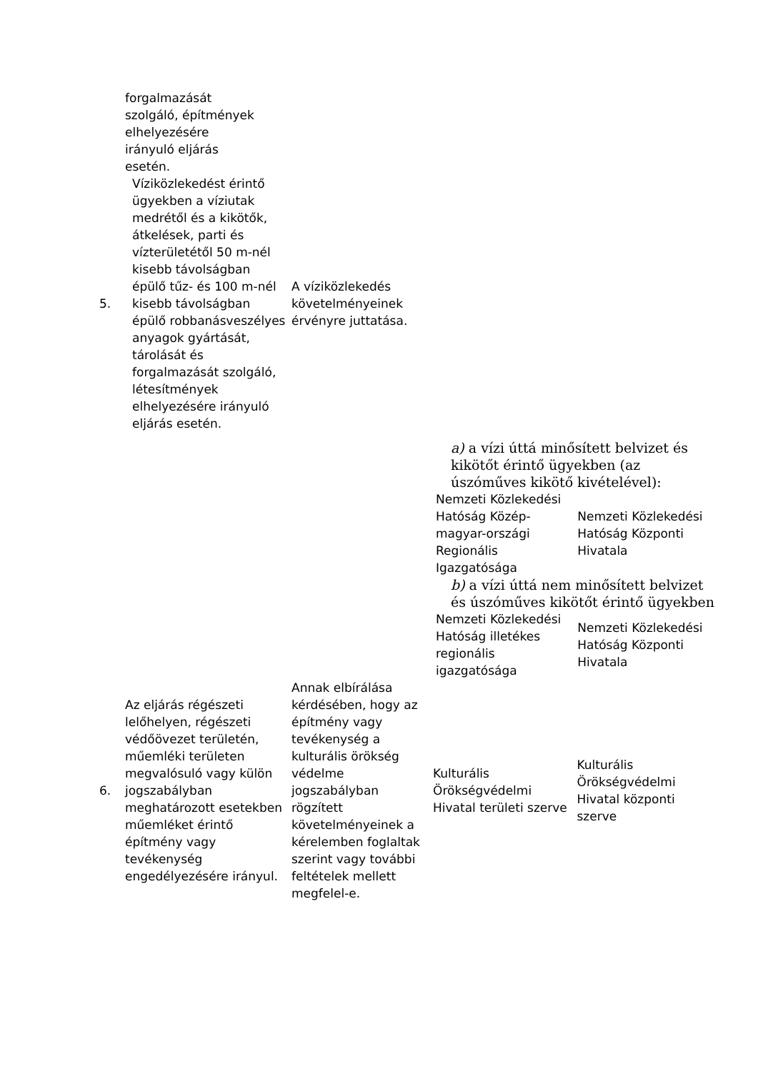| | forgalmazását szolgáló, építmények elhelyezésére irányuló eljárás esetén. | | | |
| 5. | Víziközlekedést érintő ügyekben a víziutak medrétől és a kikötők, átkelések, parti és vízterületétől 50 m-nél kisebb távolságban épülő tűz- és 100 m-nél kisebb távolságban épülő robbanásveszélyes anyagok gyártását, tárolását és forgalmazását szolgáló, létesítmények elhelyezésére irányuló eljárás esetén. | A víziközlekedés követelményeinek érvényre juttatása. | | |
| | | | a) a vízi úttá minősített belvizet és kikötőt érintő ügyekben (az úszóműves kikötő kivételével): / Nemzeti Közlekedési Hatóság Közép-magyar-országi Regionális Igazgatósága / Nemzeti Közlekedési Hatóság Központi Hivatala / b) a vízi úttá nem minősített belvizet és úszóműves kikötőt érintő ügyekben / Nemzeti Közlekedési Hatóság illetékes regionális igazgatósága / Nemzeti Közlekedési Hatóság Központi Hivatala / | |
| 6. | Az eljárás régészeti lelőhelyen, régészeti védőövezet területén, műemléki területen megvalósuló vagy külön jogszabályban meghatározott esetekben műemléket érintő építmény vagy tevékenység engedélyezésére irányul. | Annak elbírálása kérdésében, hogy az építmény vagy tevékenység a kulturális örökség védelme jogszabályban rögzített követelményeinek a kérelemben foglaltak szerint vagy további feltételek mellett megfelel-e. | Kulturális Örökségvédelmi Hivatal területi szerve | Kulturális Örökségvédelmi Hivatal központi szerve |